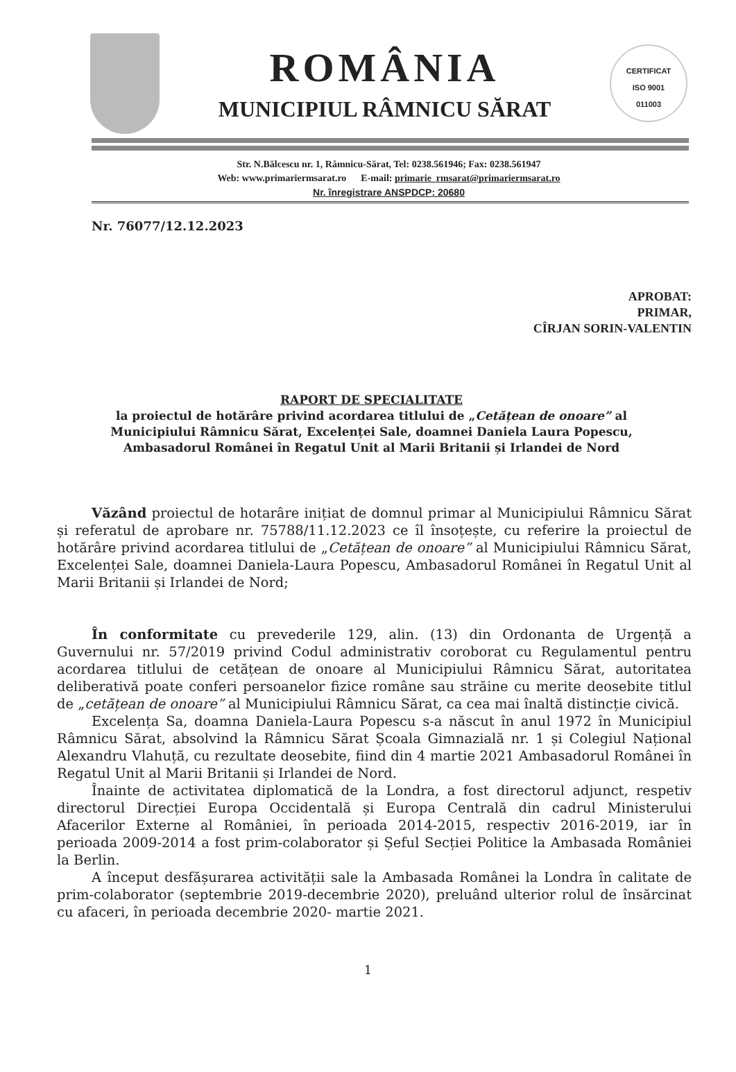ROMÂNIA
MUNICIPIUL RÂMNICU SĂRAT
CERTIFICAT
ISO 9001
011003
Str. N.Bălcescu nr. 1, Râmnicu-Sărat, Tel: 0238.561946; Fax: 0238.561947
Web: www.primariermsarat.ro E-mail: primarie_rmsarat@primariermsarat.ro
Nr. înregistrare ANSPDCP: 20680
Nr. 76077/12.12.2023
APROBAT:
PRIMAR,
CÎRJAN SORIN-VALENTIN
RAPORT DE SPECIALITATE
la proiectul de hotărâre privind acordarea titlului de „Cetățean de onoare” al Municipiului Râmnicu Sărat, Excelenței Sale, doamnei Daniela Laura Popescu, Ambasadorul Românei în Regatul Unit al Marii Britanii și Irlandei de Nord
Văzând proiectul de hotarâre inițiat de domnul primar al Municipiului Râmnicu Sărat și referatul de aprobare nr. 75788/11.12.2023 ce îl însoțește, cu referire la proiectul de hotărâre privind acordarea titlului de „Cetățean de onoare” al Municipiului Râmnicu Sărat, Excelenței Sale, doamnei Daniela-Laura Popescu, Ambasadorul Românei în Regatul Unit al Marii Britanii și Irlandei de Nord;
În conformitate cu prevederile 129, alin. (13) din Ordonanta de Urgență a Guvernului nr. 57/2019 privind Codul administrativ coroborat cu Regulamentul pentru acordarea titlului de cetățean de onoare al Municipiului Râmnicu Sărat, autoritatea deliberativă poate conferi persoanelor fizice române sau străine cu merite deosebite titlul de „cetățean de onoare” al Municipiului Râmnicu Sărat, ca cea mai înaltă distincție civică.
Excelența Sa, doamna Daniela-Laura Popescu s-a născut în anul 1972 în Municipiul Râmnicu Sărat, absolvind la Râmnicu Sărat Școala Gimnazială nr. 1 și Colegiul Național Alexandru Vlahuță, cu rezultate deosebite, fiind din 4 martie 2021 Ambasadorul Românei în Regatul Unit al Marii Britanii și Irlandei de Nord.
Înainte de activitatea diplomatică de la Londra, a fost directorul adjunct, respetiv directorul Direcției Europa Occidentală și Europa Centrală din cadrul Ministerului Afacerilor Externe al României, în perioada 2014-2015, respectiv 2016-2019, iar în perioada 2009-2014 a fost prim-colaborator și Șeful Secției Politice la Ambasada României la Berlin.
A început desfășurarea activității sale la Ambasada Românei la Londra în calitate de prim-colaborator (septembrie 2019-decembrie 2020), preluând ulterior rolul de însărcinat cu afaceri, în perioada decembrie 2020- martie 2021.
1